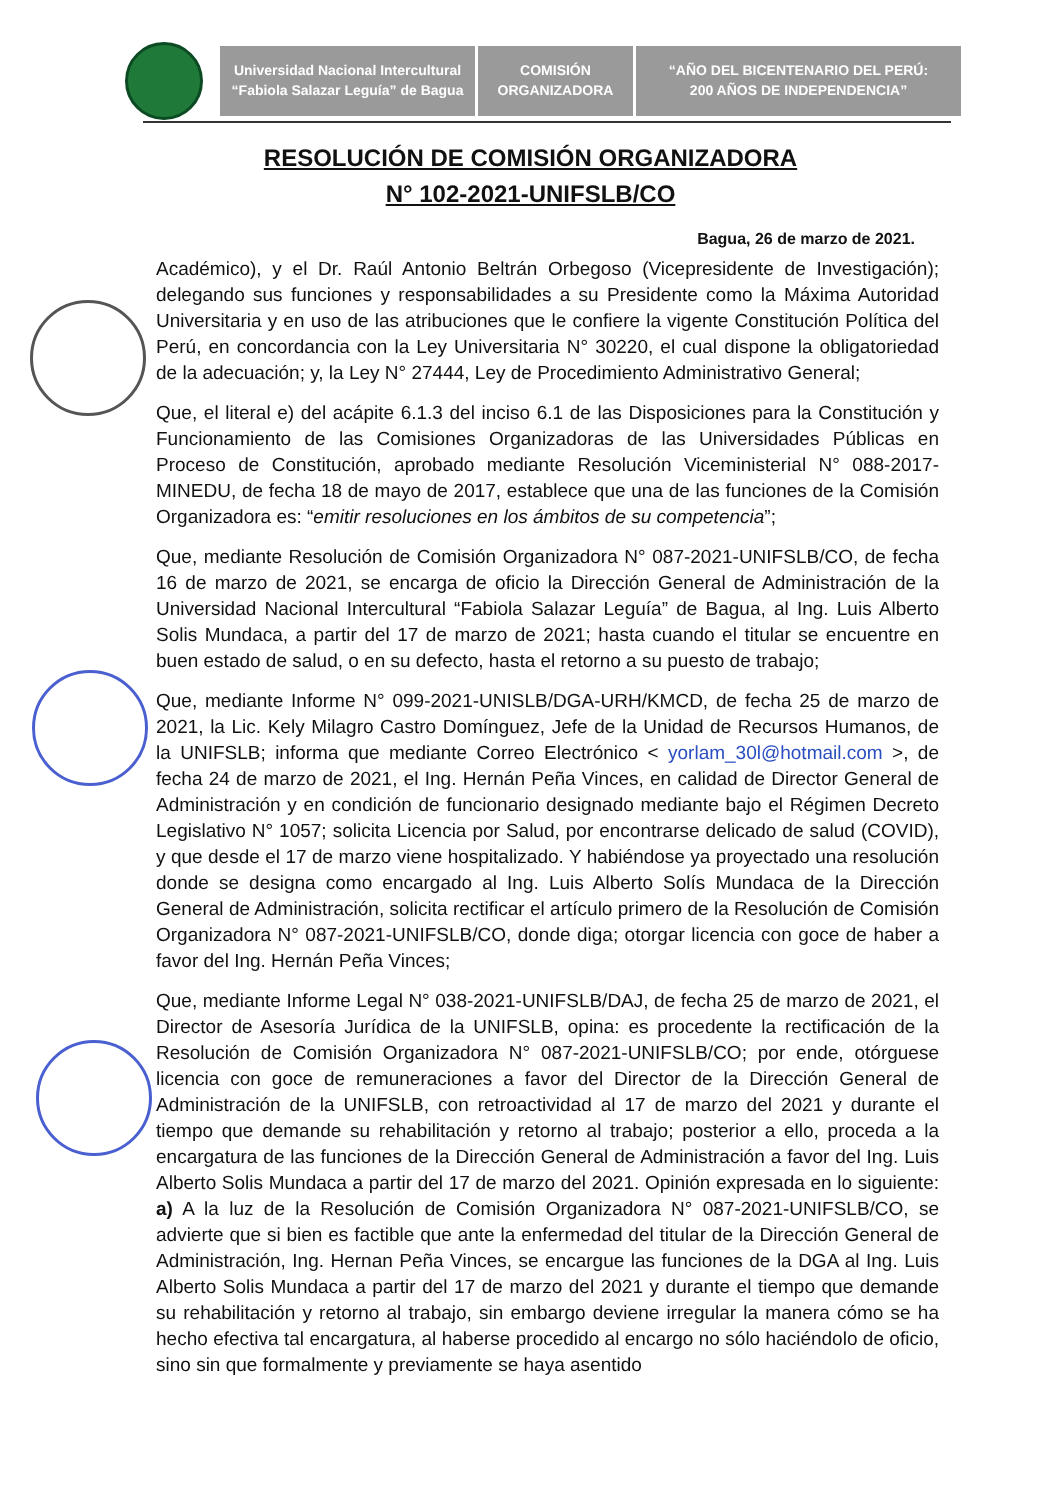Universidad Nacional Intercultural
“Fabiola Salazar Leguía” de Bagua
COMISIÓN
ORGANIZADORA
“AÑO DEL BICENTENARIO DEL PERÚ:
200 AÑOS DE INDEPENDENCIA”
RESOLUCIÓN DE COMISIÓN ORGANIZADORA
N° 102-2021-UNIFSLB/CO
Bagua, 26 de marzo de 2021.
Académico), y el Dr. Raúl Antonio Beltrán Orbegoso (Vicepresidente de Investigación); delegando sus funciones y responsabilidades a su Presidente como la Máxima Autoridad Universitaria y en uso de las atribuciones que le confiere la vigente Constitución Política del Perú, en concordancia con la Ley Universitaria N° 30220, el cual dispone la obligatoriedad de la adecuación; y, la Ley N° 27444, Ley de Procedimiento Administrativo General;
Que, el literal e) del acápite 6.1.3 del inciso 6.1 de las Disposiciones para la Constitución y Funcionamiento de las Comisiones Organizadoras de las Universidades Públicas en Proceso de Constitución, aprobado mediante Resolución Viceministerial N° 088-2017-MINEDU, de fecha 18 de mayo de 2017, establece que una de las funciones de la Comisión Organizadora es: “emitir resoluciones en los ámbitos de su competencia”;
Que, mediante Resolución de Comisión Organizadora N° 087-2021-UNIFSLB/CO, de fecha 16 de marzo de 2021, se encarga de oficio la Dirección General de Administración de la Universidad Nacional Intercultural “Fabiola Salazar Leguía” de Bagua, al Ing. Luis Alberto Solis Mundaca, a partir del 17 de marzo de 2021; hasta cuando el titular se encuentre en buen estado de salud, o en su defecto, hasta el retorno a su puesto de trabajo;
Que, mediante Informe N° 099-2021-UNISLB/DGA-URH/KMCD, de fecha 25 de marzo de 2021, la Lic. Kely Milagro Castro Domínguez, Jefe de la Unidad de Recursos Humanos, de la UNIFSLB; informa que mediante Correo Electrónico < yorlam_30l@hotmail.com >, de fecha 24 de marzo de 2021, el Ing. Hernán Peña Vinces, en calidad de Director General de Administración y en condición de funcionario designado mediante bajo el Régimen Decreto Legislativo N° 1057; solicita Licencia por Salud, por encontrarse delicado de salud (COVID), y que desde el 17 de marzo viene hospitalizado. Y habiéndose ya proyectado una resolución donde se designa como encargado al Ing. Luis Alberto Solís Mundaca de la Dirección General de Administración, solicita rectificar el artículo primero de la Resolución de Comisión Organizadora N° 087-2021-UNIFSLB/CO, donde diga; otorgar licencia con goce de haber a favor del Ing. Hernán Peña Vinces;
Que, mediante Informe Legal N° 038-2021-UNIFSLB/DAJ, de fecha 25 de marzo de 2021, el Director de Asesoría Jurídica de la UNIFSLB, opina: es procedente la rectificación de la Resolución de Comisión Organizadora N° 087-2021-UNIFSLB/CO; por ende, otórguese licencia con goce de remuneraciones a favor del Director de la Dirección General de Administración de la UNIFSLB, con retroactividad al 17 de marzo del 2021 y durante el tiempo que demande su rehabilitación y retorno al trabajo; posterior a ello, proceda a la encargatura de las funciones de la Dirección General de Administración a favor del Ing. Luis Alberto Solis Mundaca a partir del 17 de marzo del 2021. Opinión expresada en lo siguiente: a) A la luz de la Resolución de Comisión Organizadora N° 087-2021-UNIFSLB/CO, se advierte que si bien es factible que ante la enfermedad del titular de la Dirección General de Administración, Ing. Hernan Peña Vinces, se encargue las funciones de la DGA al Ing. Luis Alberto Solis Mundaca a partir del 17 de marzo del 2021 y durante el tiempo que demande su rehabilitación y retorno al trabajo, sin embargo deviene irregular la manera cómo se ha hecho efectiva tal encargatura, al haberse procedido al encargo no sólo haciéndolo de oficio, sino sin que formalmente y previamente se haya asentido